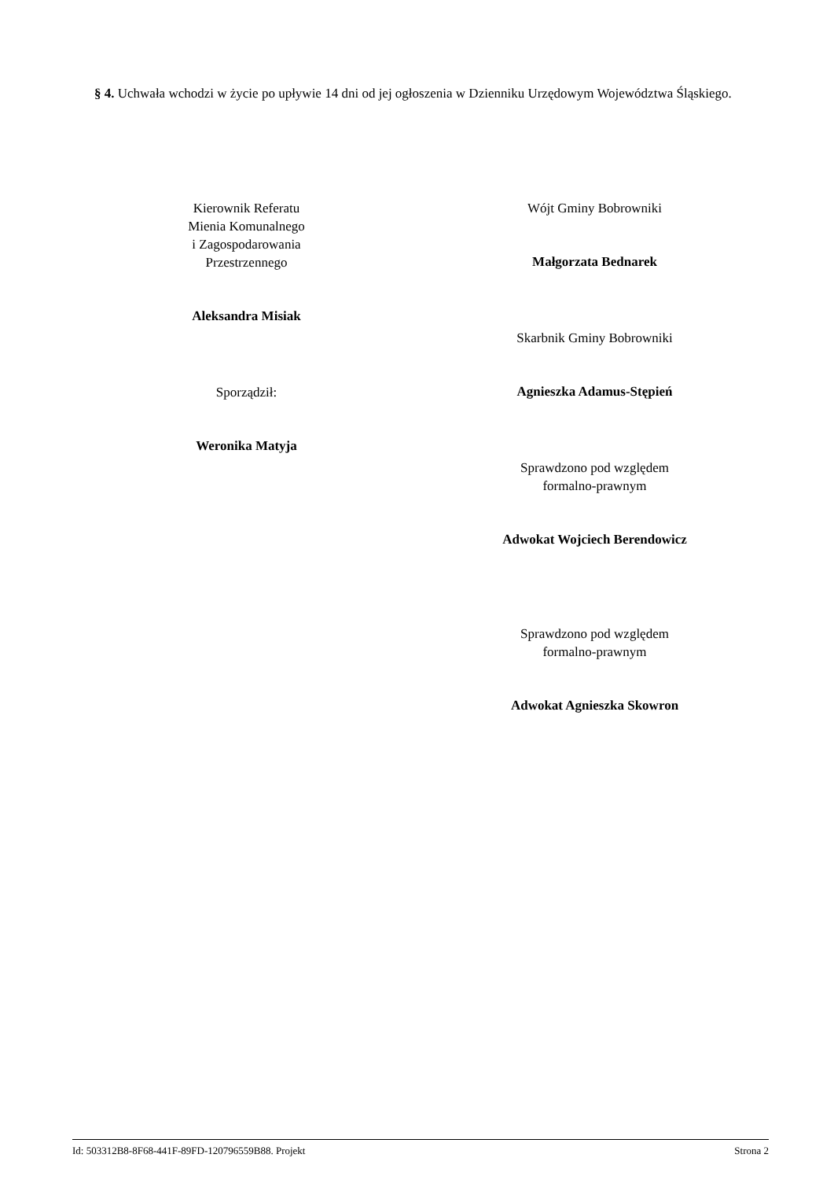§ 4. Uchwała wchodzi w życie po upływie 14 dni od jej ogłoszenia w Dzienniku Urzędowym Województwa Śląskiego.
Kierownik Referatu
Mienia Komunalnego
i Zagospodarowania
Przestrzennego
Aleksandra Misiak
Sporządził:
Weronika Matyja
Wójt Gminy Bobrowniki
Małgorzata Bednarek
Skarbnik Gminy Bobrowniki
Agnieszka Adamus-Stępień
Sprawdzono pod względem
formalno-prawnym
Adwokat Wojciech Berendowicz
Sprawdzono pod względem
formalno-prawnym
Adwokat Agnieszka Skowron
Id: 503312B8-8F68-441F-89FD-120796559B88. Projekt Strona 2